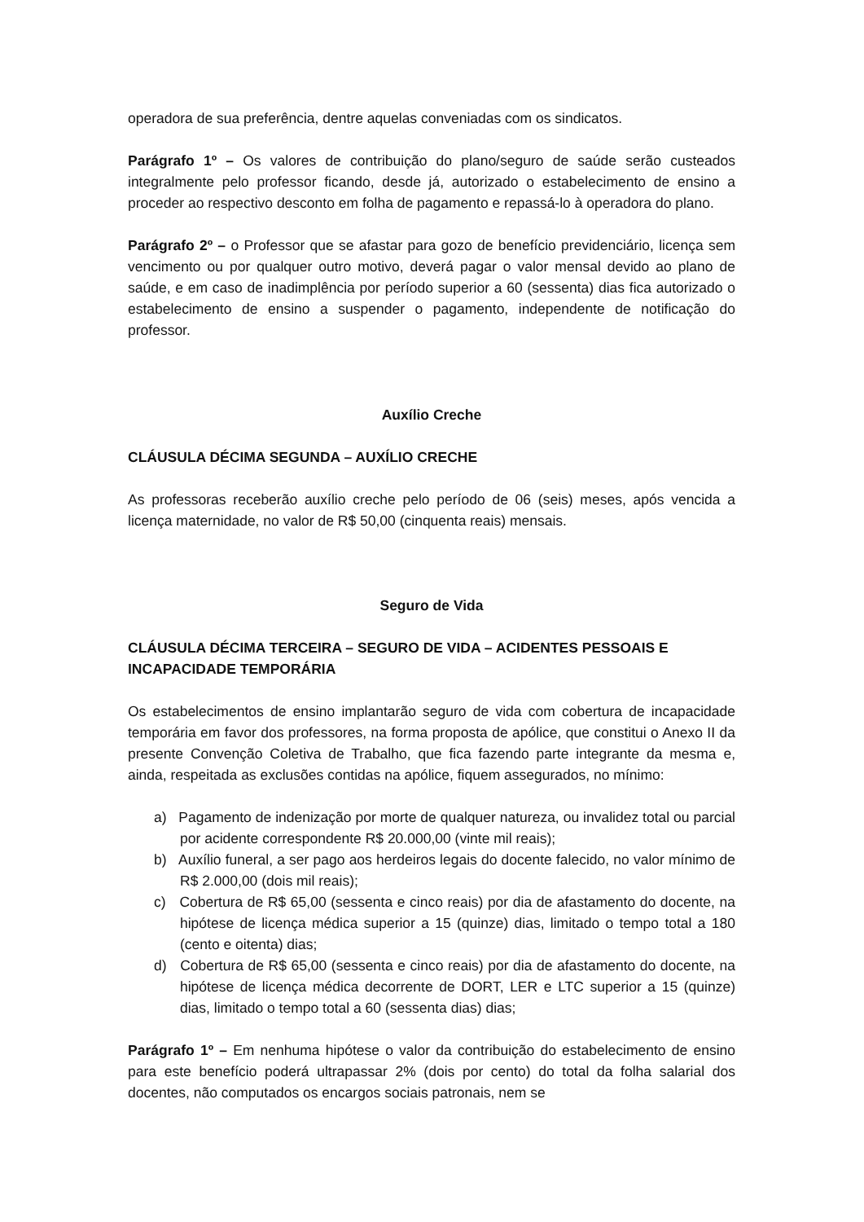operadora de sua preferência, dentre aquelas conveniadas com os sindicatos.
Parágrafo 1º – Os valores de contribuição do plano/seguro de saúde serão custeados integralmente pelo professor ficando, desde já, autorizado o estabelecimento de ensino a proceder ao respectivo desconto em folha de pagamento e repassá-lo à operadora do plano.
Parágrafo 2º – o Professor que se afastar para gozo de benefício previdenciário, licença sem vencimento ou por qualquer outro motivo, deverá pagar o valor mensal devido ao plano de saúde, e em caso de inadimplência por período superior a 60 (sessenta) dias fica autorizado o estabelecimento de ensino a suspender o pagamento, independente de notificação do professor.
Auxílio Creche
CLÁUSULA DÉCIMA SEGUNDA – AUXÍLIO CRECHE
As professoras receberão auxílio creche pelo período de 06 (seis) meses, após vencida a licença maternidade, no valor de R$ 50,00 (cinquenta reais) mensais.
Seguro de Vida
CLÁUSULA DÉCIMA TERCEIRA – SEGURO DE VIDA – ACIDENTES PESSOAIS E INCAPACIDADE TEMPORÁRIA
Os estabelecimentos de ensino implantarão seguro de vida com cobertura de incapacidade temporária em favor dos professores, na forma proposta de apólice, que constitui o Anexo II da presente Convenção Coletiva de Trabalho, que fica fazendo parte integrante da mesma e, ainda, respeitada as exclusões contidas na apólice, fiquem assegurados, no mínimo:
a) Pagamento de indenização por morte de qualquer natureza, ou invalidez total ou parcial por acidente correspondente R$ 20.000,00 (vinte mil reais);
b) Auxílio funeral, a ser pago aos herdeiros legais do docente falecido, no valor mínimo de R$ 2.000,00 (dois mil reais);
c) Cobertura de R$ 65,00 (sessenta e cinco reais) por dia de afastamento do docente, na hipótese de licença médica superior a 15 (quinze) dias, limitado o tempo total a 180 (cento e oitenta) dias;
d) Cobertura de R$ 65,00 (sessenta e cinco reais) por dia de afastamento do docente, na hipótese de licença médica decorrente de DORT, LER e LTC superior a 15 (quinze) dias, limitado o tempo total a 60 (sessenta dias) dias;
Parágrafo 1º – Em nenhuma hipótese o valor da contribuição do estabelecimento de ensino para este benefício poderá ultrapassar 2% (dois por cento) do total da folha salarial dos docentes, não computados os encargos sociais patronais, nem se